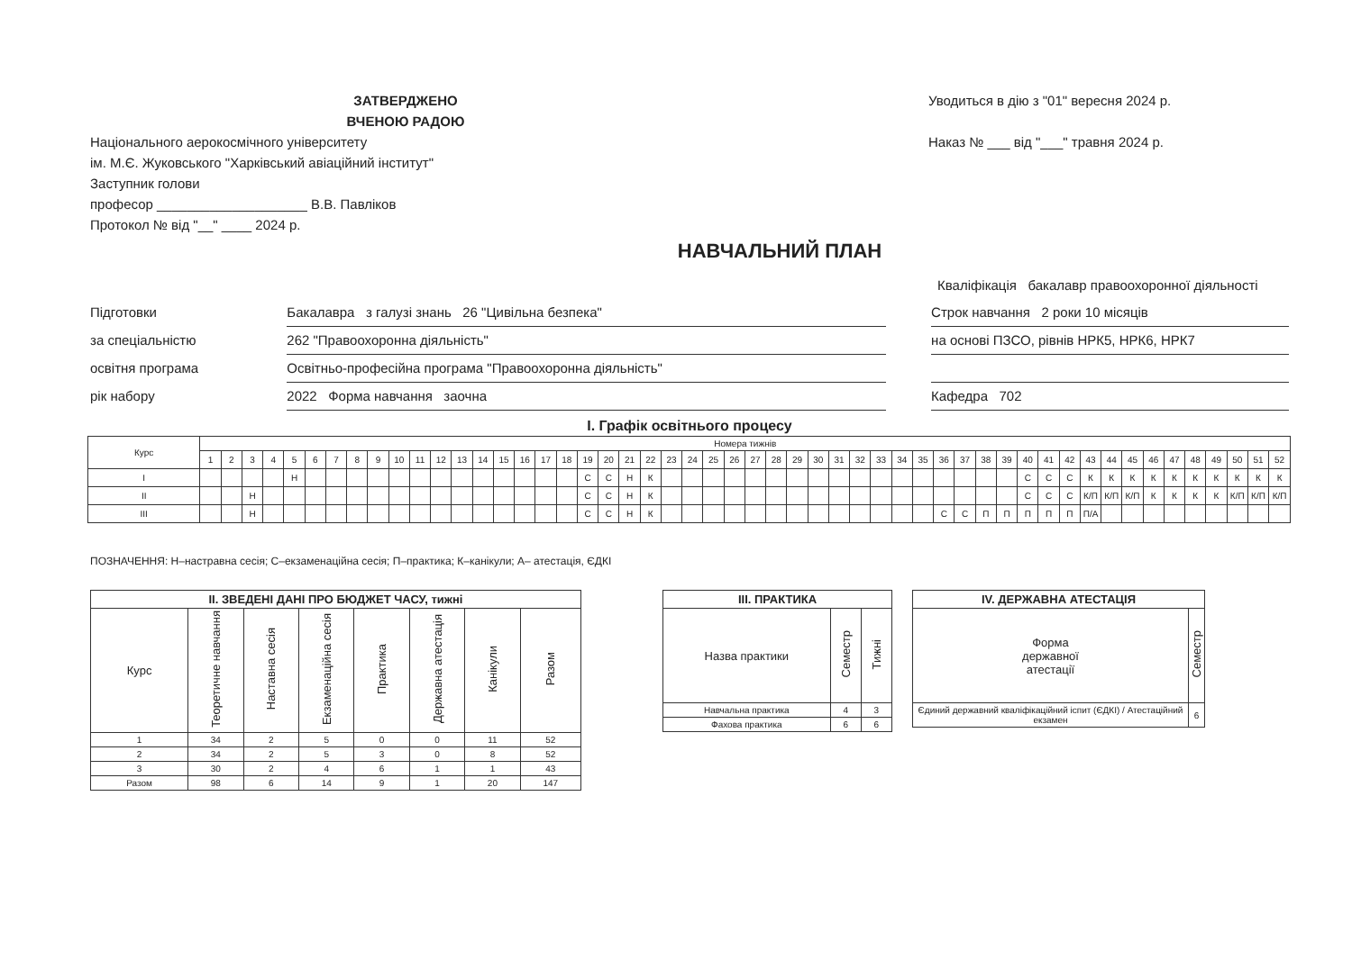ЗАТВЕРДЖЕНО
ВЧЕНОЮ РАДОЮ
Національного аерокосмічного університету
ім. М.Є. Жуковського "Харківський авіаційний інститут"
Заступник голови
професор ____________________ В.В. Павліков
Протокол № від "__" ____ 2024 р.
Уводиться в дію з "01" вересня 2024 р.
Наказ № ___ від "___" травня 2024 р.
НАВЧАЛЬНИЙ ПЛАН
Кваліфікація бакалавр правоохоронної діяльності
Підготовки Бакалавра з галузі знань 26 "Цивільна безпека" Строк навчання 2 роки 10 місяців
за спеціальністю 262 "Правоохоронна діяльність" на основі ПЗСО, рівнів НРК5, НРК6, НРК7
освітня програма Освітньо-професійна програма "Правоохоронна діяльність"
рік набору 2022 Форма навчання заочна Кафедра 702
І. Графік освітнього процесу
| Курс | Номера тижнів | | | | | | | | | | | | | | | | | | | | | | | | | | | | | | | | | | | | | | | | | | | | | | | | | | | |
| --- | --- | --- | --- | --- | --- | --- | --- | --- | --- | --- | --- | --- | --- | --- | --- | --- | --- | --- | --- | --- | --- | --- | --- | --- | --- | --- | --- | --- | --- | --- | --- | --- | --- | --- | --- | --- | --- | --- | --- | --- | --- | --- | --- | --- | --- | --- | --- | --- | --- | --- | --- | --- |
| | 1 | 2 | 3 | 4 | 5 | 6 | 7 | 8 | 9 | 10 | 11 | 12 | 13 | 14 | 15 | 16 | 17 | 18 | 19 | 20 | 21 | 22 | 23 | 24 | 25 | 26 | 27 | 28 | 29 | 30 | 31 | 32 | 33 | 34 | 35 | 36 | 37 | 38 | 39 | 40 | 41 | 42 | 43 | 44 | 45 | 46 | 47 | 48 | 49 | 50 | 51 | 52 |
| І | | | | | Н | | | | | | | | | | | | | | С | С | Н | К | | | | | | | | | | | | | | | | | | С | С | С | К | К | К | К | К | К | К | К | К | К |
| ІІ | | | Н | | | | | | | | | | | | | | | | С | С | Н | К | | | | | | | | | | | | | | | | | | С | С | С | К/П | К/П | К/П | К | К | К | К | К/П | К/П | К/П |
| ІІІ | | | Н | | | | | | | | | | | | | | | | С | С | Н | К | | | | | | | | | | | | | | С | С | П | П | П | П | П | П/А | | | | | | | | | |
ПОЗНАЧЕННЯ: Н–настравна сесія; С–екзаменаційна сесія; П–практика; К–канікули; А– атестація, ЄДКІ
| ІІ. ЗВЕДЕНІ ДАНІ ПРО БЮДЖЕТ ЧАСУ, тижні | | | | | | | |
| --- | --- | --- | --- | --- | --- | --- | --- |
| Курс | Теоретичне навчання | Наставна сесія | Екзаменаційна сесія | Практика | Державна атестація | Канікули | Разом |
| 1 | 34 | 2 | 5 | 0 | 0 | 11 | 52 |
| 2 | 34 | 2 | 5 | 3 | 0 | 8 | 52 |
| 3 | 30 | 2 | 4 | 6 | 1 | 1 | 43 |
| Разом | 98 | 6 | 14 | 9 | 1 | 20 | 147 |
| ІІІ. ПРАКТИКА | | |
| --- | --- | --- |
| Назва практики | Семестр | Тижні |
| Навчальна практика | 4 | 3 |
| Фахова практика | 6 | 6 |
| IV. ДЕРЖАВНА АТЕСТАЦІЯ | |
| --- | --- |
| Форма державної атестації | Семестр |
| Єдиний державний кваліфікаційний іспит (ЄДКІ) / Атестаційний екзамен | 6 |